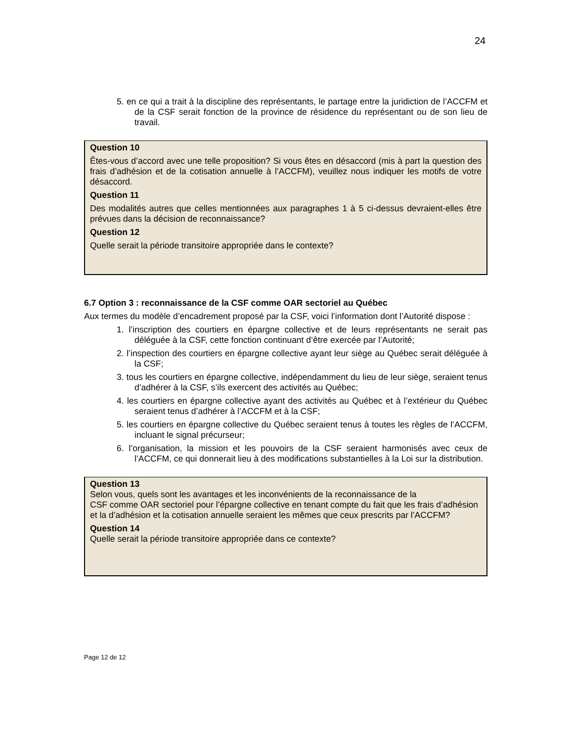24
5. en ce qui a trait à la discipline des représentants, le partage entre la juridiction de l’ACCFM et de la CSF serait fonction de la province de résidence du représentant ou de son lieu de travail.
Question 10
Êtes-vous d’accord avec une telle proposition? Si vous êtes en désaccord (mis à part la question des frais d’adhésion et de la cotisation annuelle à l’ACCFM), veuillez nous indiquer les motifs de votre désaccord.
Question 11
Des modalités autres que celles mentionnées aux paragraphes 1 à 5 ci-dessus devraient-elles être prévues dans la décision de reconnaissance?
Question 12
Quelle serait la période transitoire appropriée dans le contexte?
6.7 Option 3 : reconnaissance de la CSF comme OAR sectoriel au Québec
Aux termes du modèle d’encadrement proposé par la CSF, voici l’information dont l’Autorité dispose :
1. l’inscription des courtiers en épargne collective et de leurs représentants ne serait pas déléguée à la CSF, cette fonction continuant d’être exercée par l’Autorité;
2. l’inspection des courtiers en épargne collective ayant leur siège au Québec serait déléguée à la CSF;
3. tous les courtiers en épargne collective, indépendamment du lieu de leur siège, seraient tenus d’adhérer à la CSF, s’ils exercent des activités au Québec;
4. les courtiers en épargne collective ayant des activités au Québec et à l’extérieur du Québec seraient tenus d’adhérer à l’ACCFM et à la CSF;
5. les courtiers en épargne collective du Québec seraient tenus à toutes les règles de l’ACCFM, incluant le signal précurseur;
6. l’organisation, la mission et les pouvoirs de la CSF seraient harmonisés avec ceux de l’ACCFM, ce qui donnerait lieu à des modifications substantielles à la Loi sur la distribution.
Question 13
Selon vous, quels sont les avantages et les inconvénients de la reconnaissance de la
CSF comme OAR sectoriel pour l’épargne collective en tenant compte du fait que les frais d’adhésion et la d’adhésion et la cotisation annuelle seraient les mêmes que ceux prescrits par l’ACCFM?
Question 14
Quelle serait la période transitoire appropriée dans ce contexte?
Page 12 de 12